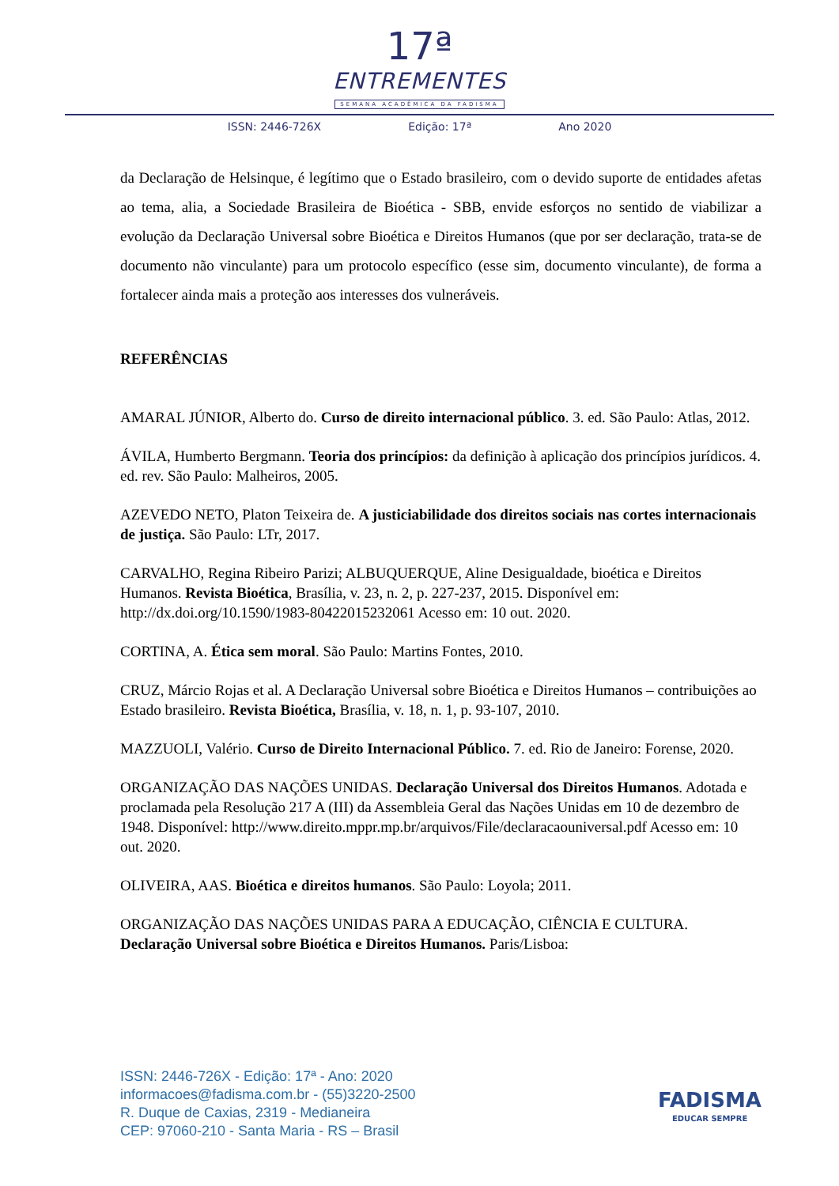17ª
ENTREMENTES
SEMANA ACADÊMICA DA FADISMA
ISSN: 2446-726X Edição: 17ª Ano 2020
da Declaração de Helsinque, é legítimo que o Estado brasileiro, com o devido suporte de entidades afetas ao tema, alia, a Sociedade Brasileira de Bioética - SBB, envide esforços no sentido de viabilizar a evolução da Declaração Universal sobre Bioética e Direitos Humanos (que por ser declaração, trata-se de documento não vinculante) para um protocolo específico (esse sim, documento vinculante), de forma a fortalecer ainda mais a proteção aos interesses dos vulneráveis.
REFERÊNCIAS
AMARAL JÚNIOR, Alberto do. Curso de direito internacional público. 3. ed. São Paulo: Atlas, 2012.
ÁVILA, Humberto Bergmann. Teoria dos princípios: da definição à aplicação dos princípios jurídicos. 4. ed. rev. São Paulo: Malheiros, 2005.
AZEVEDO NETO, Platon Teixeira de. A justiciabilidade dos direitos sociais nas cortes internacionais de justiça. São Paulo: LTr, 2017.
CARVALHO, Regina Ribeiro Parizi; ALBUQUERQUE, Aline Desigualdade, bioética e Direitos Humanos. Revista Bioética, Brasília, v. 23, n. 2, p. 227-237, 2015. Disponível em: http://dx.doi.org/10.1590/1983-80422015232061 Acesso em: 10 out. 2020.
CORTINA, A. Ética sem moral. São Paulo: Martins Fontes, 2010.
CRUZ, Márcio Rojas et al. A Declaração Universal sobre Bioética e Direitos Humanos – contribuições ao Estado brasileiro. Revista Bioética, Brasília, v. 18, n. 1, p. 93-107, 2010.
MAZZUOLI, Valério. Curso de Direito Internacional Público. 7. ed. Rio de Janeiro: Forense, 2020.
ORGANIZAÇÃO DAS NAÇÕES UNIDAS. Declaração Universal dos Direitos Humanos. Adotada e proclamada pela Resolução 217 A (III) da Assembleia Geral das Nações Unidas em 10 de dezembro de 1948. Disponível: http://www.direito.mppr.mp.br/arquivos/File/declaracaouniversal.pdf Acesso em: 10 out. 2020.
OLIVEIRA, AAS. Bioética e direitos humanos. São Paulo: Loyola; 2011.
ORGANIZAÇÃO DAS NAÇÕES UNIDAS PARA A EDUCAÇÃO, CIÊNCIA E CULTURA. Declaração Universal sobre Bioética e Direitos Humanos. Paris/Lisboa:
ISSN: 2446-726X - Edição: 17ª - Ano: 2020
informacoes@fadisma.com.br - (55)3220-2500
R. Duque de Caxias, 2319 - Medianeira
CEP: 97060-210 - Santa Maria - RS – Brasil
FADISMA
EDUCAR SEMPRE